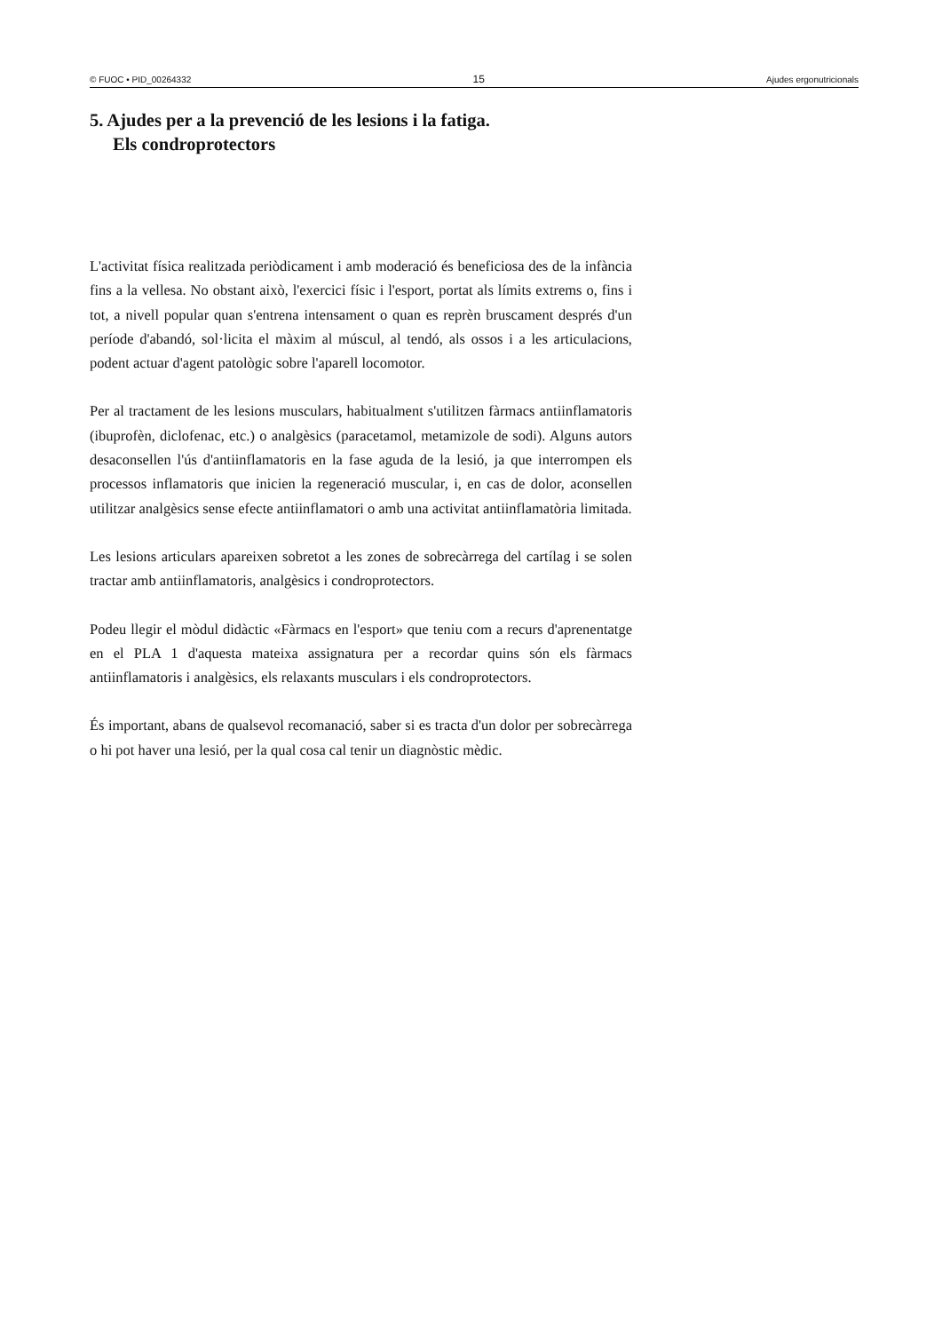© FUOC • PID_00264332 15 Ajudes ergonutricionals
5. Ajudes per a la prevenció de les lesions i la fatiga.
Els condroprotectors
L'activitat física realitzada periòdicament i amb moderació és beneficiosa des de la infància fins a la vellesa. No obstant això, l'exercici físic i l'esport, portat als límits extrems o, fins i tot, a nivell popular quan s'entrena intensament o quan es reprèn bruscament després d'un període d'abandó, sol·licita el màxim al múscul, al tendó, als ossos i a les articulacions, podent actuar d'agent patològic sobre l'aparell locomotor.
Per al tractament de les lesions musculars, habitualment s'utilitzen fàrmacs antiinflamatoris (ibuprofèn, diclofenac, etc.) o analgèsics (paracetamol, metamizole de sodi). Alguns autors desaconsellen l'ús d'antiinflamatoris en la fase aguda de la lesió, ja que interrompen els processos inflamatoris que inicien la regeneració muscular, i, en cas de dolor, aconsellen utilitzar analgèsics sense efecte antiinflamatori o amb una activitat antiinflamatòria limitada.
Les lesions articulars apareixen sobretot a les zones de sobrecàrrega del cartílag i se solen tractar amb antiinflamatoris, analgèsics i condroprotectors.
Podeu llegir el mòdul didàctic «Fàrmacs en l'esport» que teniu com a recurs d'aprenentatge en el PLA 1 d'aquesta mateixa assignatura per a recordar quins són els fàrmacs antiinflamatoris i analgèsics, els relaxants musculars i els condroprotectors.
És important, abans de qualsevol recomanació, saber si es tracta d'un dolor per sobrecàrrega o hi pot haver una lesió, per la qual cosa cal tenir un diagnòstic mèdic.